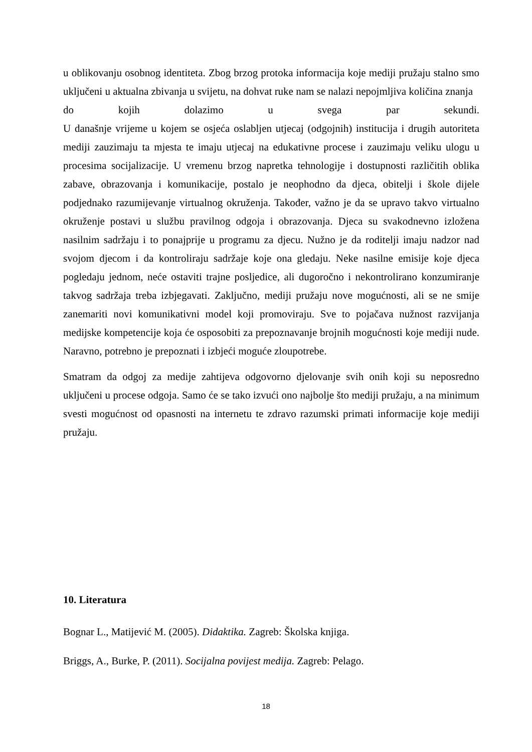u oblikovanju osobnog identiteta. Zbog brzog protoka informacija koje mediji pružaju stalno smo uključeni u aktualna zbivanja u svijetu, na dohvat ruke nam se nalazi nepojmljiva količina znanja
do kojih dolazimo u svega par sekundi.
U današnje vrijeme u kojem se osjeća oslabljen utjecaj (odgojnih) institucija i drugih autoriteta mediji zauzimaju ta mjesta te imaju utjecaj na edukativne procese i zauzimaju veliku ulogu u procesima socijalizacije. U vremenu brzog napretka tehnologije i dostupnosti različitih oblika zabave, obrazovanja i komunikacije, postalo je neophodno da djeca, obitelji i škole dijele podjednako razumijevanje virtualnog okruženja. Također, važno je da se upravo takvo virtualno okruženje postavi u službu pravilnog odgoja i obrazovanja. Djeca su svakodnevno izložena nasilnim sadržaju i to ponajprije u programu za djecu. Nužno je da roditelji imaju nadzor nad svojom djecom i da kontroliraju sadržaje koje ona gledaju. Neke nasilne emisije koje djeca pogledaju jednom, neće ostaviti trajne posljedice, ali dugoročno i nekontrolirano konzumiranje takvog sadržaja treba izbjegavati. Zaključno, mediji pružaju nove mogućnosti, ali se ne smije zanemariti novi komunikativni model koji promoviraju. Sve to pojačava nužnost razvijanja medijske kompetencije koja će osposobiti za prepoznavanje brojnih mogućnosti koje mediji nude. Naravno, potrebno je prepoznati i izbjeći moguće zloupotrebe.
Smatram da odgoj za medije zahtijeva odgovorno djelovanje svih onih koji su neposredno uključeni u procese odgoja. Samo će se tako izvući ono najbolje što mediji pružaju, a na minimum svesti mogućnost od opasnosti na internetu te zdravo razumski primati informacije koje mediji pružaju.
10. Literatura
Bognar L., Matijević M. (2005). Didaktika. Zagreb: Školska knjiga.
Briggs, A., Burke, P. (2011). Socijalna povijest medija. Zagreb: Pelago.
18